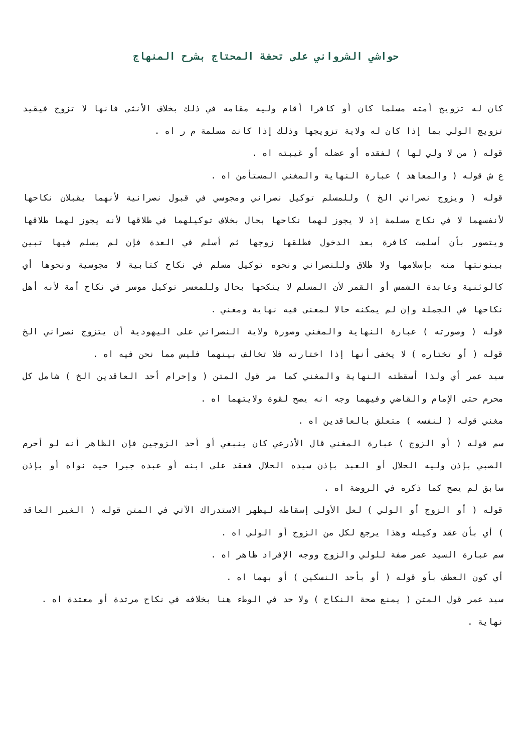حواشي الشرواني على تحفة المحتاج بشرح المنهاج
كان له تزويج أمته مسلما كان أو كافرا أقام وليه مقامه في ذلك بخلاف الأنثى فانها لا تزوج فيقيد تزويج الولي بما إذا كان له ولاية تزويجها وذلك إذا كانت مسلمة م ر اه .
قوله ( من لا ولي لها ) لفقده أو عضله أو غيبته اه .
ع ش قوله ( والمعاهد ) عبارة النهاية والمغني المستأمن اه .
قوله ( ويزوج نصراني الخ ) وللمسلم توكيل نصراني ومجوسي في قبول نصرانية لأنهما يقبلان نكاحها لأنفسهما لا في نكاح مسلمة إذ لا يجوز لهما نكاحها بحال بخلاف توكيلهما في طلاقها لأنه يجوز لهما طلاقها ويتصور بأن أسلمت كافرة بعد الدخول فطلقها زوجها ثم أسلم في العدة فإن لم يسلم فيها تبين بينونتها منه بإسلامها ولا طلاق وللنصراني ونحوه توكيل مسلم في نكاح كتابية لا مجوسية ونحوها أي كالوثنية وعابدة الشمس أو القمر لأن المسلم لا ينكحها بحال وللمعسر توكيل موسر في نكاح أمة لأنه أهل نكاحها في الجملة وإن لم يمكنه حالا لمعنى فيه نهاية ومغني .
قوله ( وصورته ) عبارة النهاية والمغني وصورة ولاية النصراني على اليهودية أن يتزوج نصراني الخ قوله ( أو تختاره ) لا يخفى أنها إذا اختارته فلا تخالف بينهما فليس مما نحن فيه اه .
سيد عمر أي ولذا أسقطته النهاية والمغني كما مر قول المتن ( وإحرام أحد العاقدين الخ ) شامل كل محرم حتى الإمام والقاضي وفيهما وجه انه يصح لقوة ولايتهما اه .
مغني قوله ( لنفسه ) متعلق بالعاقدين اه .
سم قوله ( أو الزوج ) عبارة المغني قال الأذرعي كان ينبغي أو أحد الزوجين فإن الظاهر أنه لو أحرم الصبي بإذن وليه الحلال أو العبد بإذن سيده الحلال فعقد على ابنه أو عبده جبرا حيث نواه أو بإذن سابق لم يصح كما ذكره في الروضة اه .
قوله ( أو الزوج أو الولي ) لعل الأولى إسقاطه ليظهر الاستدراك الآتي في المتن قوله ( الغير العاقد ) أي بأن عقد وكيله وهذا يرجع لكل من الزوج أو الولي اه .
سم عبارة السيد عمر صفة للولي والزوج ووجه الإفراد ظاهر اه .
أي كون العطف بأو قوله ( أو بأحد النسكين ) أو بهما اه .
سيد عمر قول المتن ( يمنع صحة النكاح ) ولا حد في الوطء هنا بخلافه في نكاح مرتدة أو معتدة اه .
نهاية .